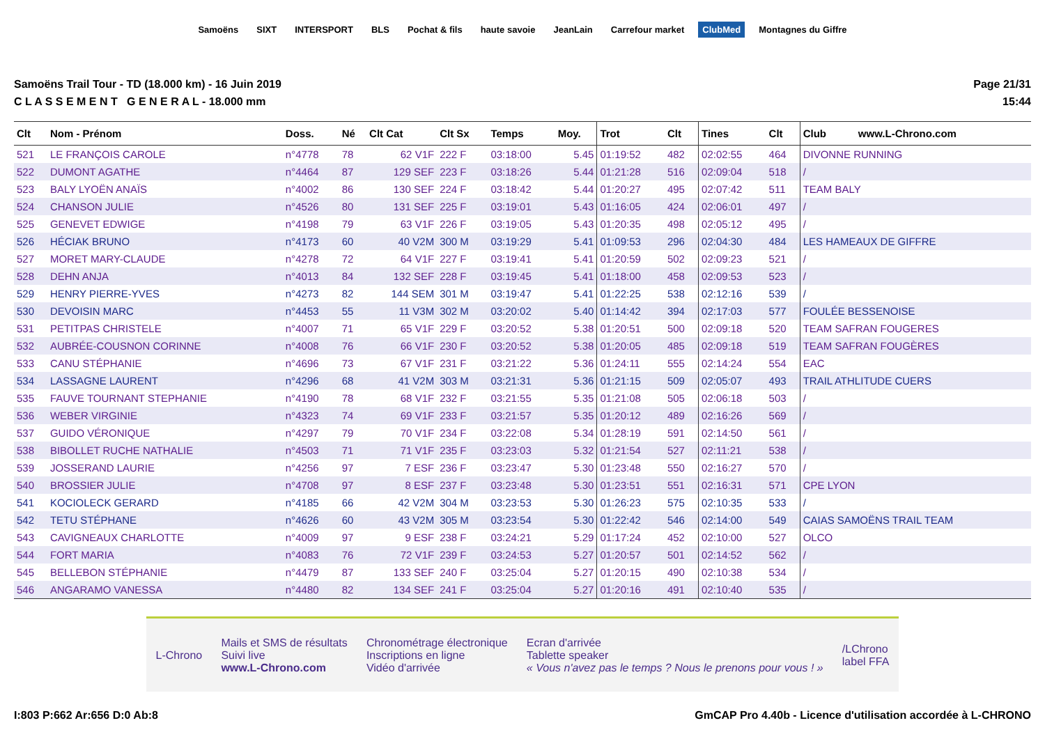Samoëns SIXT INTERSPORT BLS Pochat & fils haute savoie JeanLain Carrefour market ClubMed Montagnes du Giffre
Samoëns Trail Tour - TD (18.000 km) - 16 Juin 2019
C L A S S E M E N T G E N E R A L - 18.000 mm
Page 21/31
15:44
| Clt | Nom - Prénom | Doss. | Né | Clt Cat | Clt Sx | Temps | Moy. | Trot | Clt | Tines | Clt | Club www.L-Chrono.com |
| --- | --- | --- | --- | --- | --- | --- | --- | --- | --- | --- | --- | --- |
| 521 | LE FRANÇOIS CAROLE | n°4778 | 78 | 62 V1F | 222 F | 03:18:00 | 5.45 | 01:19:52 | 482 | 02:02:55 | 464 | DIVONNE RUNNING |
| 522 | DUMONT AGATHE | n°4464 | 87 | 129 SEF | 223 F | 03:18:26 | 5.44 | 01:21:28 | 516 | 02:09:04 | 518 | / |
| 523 | BALY LYOËN ANAÏS | n°4002 | 86 | 130 SEF | 224 F | 03:18:42 | 5.44 | 01:20:27 | 495 | 02:07:42 | 511 | TEAM BALY |
| 524 | CHANSON JULIE | n°4526 | 80 | 131 SEF | 225 F | 03:19:01 | 5.43 | 01:16:05 | 424 | 02:06:01 | 497 | / |
| 525 | GENEVET EDWIGE | n°4198 | 79 | 63 V1F | 226 F | 03:19:05 | 5.43 | 01:20:35 | 498 | 02:05:12 | 495 | / |
| 526 | HÉCIAK BRUNO | n°4173 | 60 | 40 V2M | 300 M | 03:19:29 | 5.41 | 01:09:53 | 296 | 02:04:30 | 484 | LES HAMEAUX DE GIFFRE |
| 527 | MORET MARY-CLAUDE | n°4278 | 72 | 64 V1F | 227 F | 03:19:41 | 5.41 | 01:20:59 | 502 | 02:09:23 | 521 | / |
| 528 | DEHN ANJA | n°4013 | 84 | 132 SEF | 228 F | 03:19:45 | 5.41 | 01:18:00 | 458 | 02:09:53 | 523 | / |
| 529 | HENRY PIERRE-YVES | n°4273 | 82 | 144 SEM | 301 M | 03:19:47 | 5.41 | 01:22:25 | 538 | 02:12:16 | 539 | / |
| 530 | DEVOISIN MARC | n°4453 | 55 | 11 V3M | 302 M | 03:20:02 | 5.40 | 01:14:42 | 394 | 02:17:03 | 577 | FOULÉE BESSENOISE |
| 531 | PETITPAS CHRISTELE | n°4007 | 71 | 65 V1F | 229 F | 03:20:52 | 5.38 | 01:20:51 | 500 | 02:09:18 | 520 | TEAM SAFRAN FOUGERES |
| 532 | AUBRÉE-COUSNON CORINNE | n°4008 | 76 | 66 V1F | 230 F | 03:20:52 | 5.38 | 01:20:05 | 485 | 02:09:18 | 519 | TEAM SAFRAN FOUGÈRES |
| 533 | CANU STÉPHANIE | n°4696 | 73 | 67 V1F | 231 F | 03:21:22 | 5.36 | 01:24:11 | 555 | 02:14:24 | 554 | EAC |
| 534 | LASSAGNE LAURENT | n°4296 | 68 | 41 V2M | 303 M | 03:21:31 | 5.36 | 01:21:15 | 509 | 02:05:07 | 493 | TRAIL ATHLITUDE CUERS |
| 535 | FAUVE TOURNANT STEPHANIE | n°4190 | 78 | 68 V1F | 232 F | 03:21:55 | 5.35 | 01:21:08 | 505 | 02:06:18 | 503 | / |
| 536 | WEBER VIRGINIE | n°4323 | 74 | 69 V1F | 233 F | 03:21:57 | 5.35 | 01:20:12 | 489 | 02:16:26 | 569 | / |
| 537 | GUIDO VÉRONIQUE | n°4297 | 79 | 70 V1F | 234 F | 03:22:08 | 5.34 | 01:28:19 | 591 | 02:14:50 | 561 | / |
| 538 | BIBOLLET RUCHE NATHALIE | n°4503 | 71 | 71 V1F | 235 F | 03:23:03 | 5.32 | 01:21:54 | 527 | 02:11:21 | 538 | / |
| 539 | JOSSERAND LAURIE | n°4256 | 97 | 7 ESF | 236 F | 03:23:47 | 5.30 | 01:23:48 | 550 | 02:16:27 | 570 | / |
| 540 | BROSSIER JULIE | n°4708 | 97 | 8 ESF | 237 F | 03:23:48 | 5.30 | 01:23:51 | 551 | 02:16:31 | 571 | CPE LYON |
| 541 | KOCIOLECK GERARD | n°4185 | 66 | 42 V2M | 304 M | 03:23:53 | 5.30 | 01:26:23 | 575 | 02:10:35 | 533 | / |
| 542 | TETU STÉPHANE | n°4626 | 60 | 43 V2M | 305 M | 03:23:54 | 5.30 | 01:22:42 | 546 | 02:14:00 | 549 | CAIAS SAMOËNS TRAIL TEAM |
| 543 | CAVIGNEAUX CHARLOTTE | n°4009 | 97 | 9 ESF | 238 F | 03:24:21 | 5.29 | 01:17:24 | 452 | 02:10:00 | 527 | OLCO |
| 544 | FORT MARIA | n°4083 | 76 | 72 V1F | 239 F | 03:24:53 | 5.27 | 01:20:57 | 501 | 02:14:52 | 562 | / |
| 545 | BELLEBON STÉPHANIE | n°4479 | 87 | 133 SEF | 240 F | 03:25:04 | 5.27 | 01:20:15 | 490 | 02:10:38 | 534 | / |
| 546 | ANGARAMO VANESSA | n°4480 | 82 | 134 SEF | 241 F | 03:25:04 | 5.27 | 01:20:16 | 491 | 02:10:40 | 535 | / |
L-Chrono
Mails et SMS de résultats
Suivi live
www.L-Chrono.com
Chronométrage électronique
Inscriptions en ligne
Vidéo d'arrivée
Ecran d'arrivée
Tablette speaker
« Vous n'avez pas le temps ? Nous le prenons pour vous ! »
/LChrono
label FFA
I:803 P:662 Ar:656 D:0 Ab:8 GmCAP Pro 4.40b - Licence d'utilisation accordée à L-CHRONO